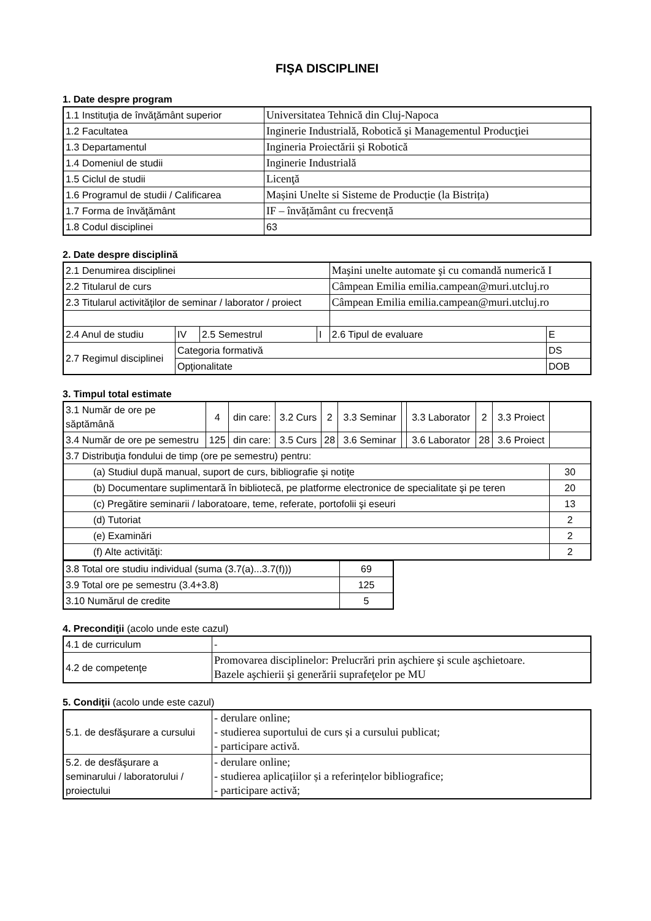FIŞA DISCIPLINEI
1. Date despre program
| 1.1 Instituţia de învăţământ superior | Universitatea Tehnică din Cluj-Napoca |
| 1.2 Facultatea | Inginerie Industrială, Robotică şi Managementul Producţiei |
| 1.3 Departamentul | Ingineria Proiectării și Robotică |
| 1.4 Domeniul de studii | Inginerie Industrială |
| 1.5 Ciclul de studii | Licenţă |
| 1.6 Programul de studii / Calificarea | Mașini Unelte si Sisteme de Producție (la Bistrița) |
| 1.7 Forma de învăţământ | IF – învățământ cu frecvență |
| 1.8 Codul disciplinei | 63 |
2. Date despre disciplină
| 2.1 Denumirea disciplinei | | | | Maşini unelte automate şi cu comandă numerică I | |
| 2.2 Titularul de curs | | | | Câmpean Emilia emilia.campean@muri.utcluj.ro | |
| 2.3 Titularul activităţilor de seminar / laborator / proiect | | | | Câmpean Emilia emilia.campean@muri.utcluj.ro | |
| 2.4 Anul de studiu | IV | 2.5 Semestrul | I | 2.6 Tipul de evaluare | E |
| 2.7 Regimul disciplinei | Categoria formativă | | | | DS |
| | Opţionalitate | | | | DOB |
3. Timpul total estimate
| 3.1 Număr de ore pe săptămână | 4 | din care: | 3.2 Curs | 2 | 3.3 Seminar | | 3.3 Laborator | 2 | 3.3 Proiect | |
| 3.4 Număr de ore pe semestru | 125 | din care: | 3.5 Curs | 28 | 3.6 Seminar | | 3.6 Laborator | 28 | 3.6 Proiect | |
| 3.7 Distribuţia fondului de timp (ore pe semestru) pentru: | | | | | | | | | | |
| (a) Studiul după manual, suport de curs, bibliografie şi notiţe | | | | | | | | | | 30 |
| (b) Documentare suplimentară în bibliotecă, pe platforme electronice de specialitate şi pe teren | | | | | | | | | | 20 |
| (c) Pregătire seminarii / laboratoare, teme, referate, portofolii şi eseuri | | | | | | | | | | 13 |
| (d) Tutoriat | | | | | | | | | | 2 |
| (e) Examinări | | | | | | | | | | 2 |
| (f) Alte activităţi: | | | | | | | | | | 2 |
| 3.8 Total ore studiu individual (suma (3.7(a)...3.7(f))) | 69 |
| 3.9 Total ore pe semestru (3.4+3.8) | 125 |
| 3.10 Numărul de credite | 5 |
4. Precondiţii (acolo unde este cazul)
| 4.1 de curriculum | - |
| 4.2 de competenţe | Promovarea disciplinelor: Prelucrări prin aşchiere şi scule aşchietoare. Bazele aşchierii şi generării suprafeţelor pe MU |
5. Condiţii (acolo unde este cazul)
| 5.1. de desfăşurare a cursului | - derulare online; - studierea suportului de curs și a cursului publicat; - participare activă. |
| 5.2. de desfăşurare a seminarului / laboratorului / proiectului | - derulare online; - studierea aplicațiilor și a referințelor bibliografice; - participare activă; |